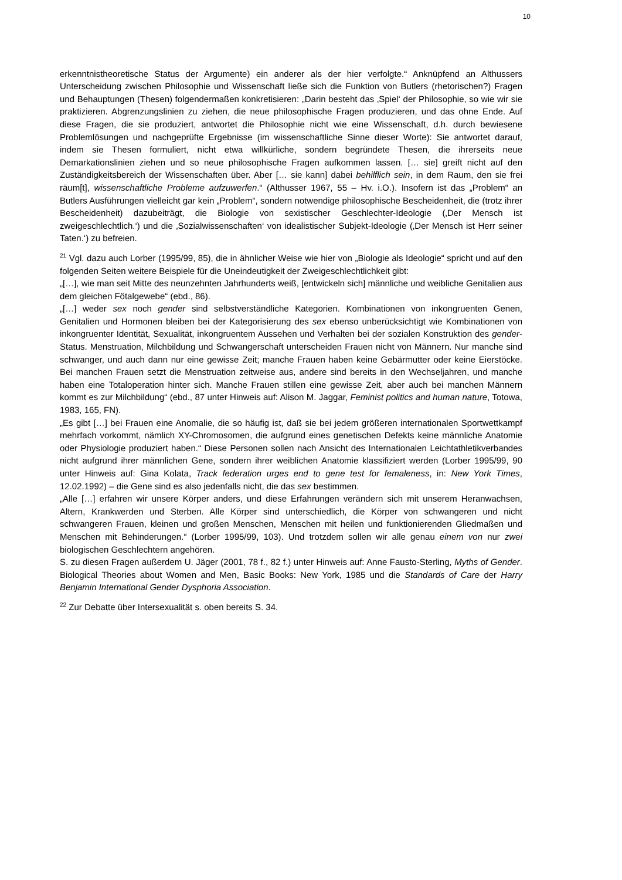10
erkenntnistheoretische Status der Argumente) ein anderer als der hier verfolgte.“ Anknüpfend an Althussers Unterscheidung zwischen Philosophie und Wissenschaft ließe sich die Funktion von Butlers (rhetorischen?) Fragen und Behauptungen (Thesen) folgendermaßen konkretisieren: „Darin besteht das ‚Spiel‘ der Philosophie, so wie wir sie praktizieren. Abgrenzungslinien zu ziehen, die neue philosophische Fragen produzieren, und das ohne Ende. Auf diese Fragen, die sie produziert, antwortet die Philosophie nicht wie eine Wissenschaft, d.h. durch bewiesene Problemlösungen und nachgeprüfte Ergebnisse (im wissenschaftliche Sinne dieser Worte): Sie antwortet darauf, indem sie Thesen formuliert, nicht etwa willkürliche, sondern begründete Thesen, die ihrerseits neue Demarkationslinien ziehen und so neue philosophische Fragen aufkommen lassen. [… sie] greift nicht auf den Zuständigkeitsbereich der Wissenschaften über. Aber [… sie kann] dabei behilflich sein, in dem Raum, den sie frei räum[t], wissenschaftliche Probleme aufzuwerfen.“ (Althusser 1967, 55 – Hv. i.O.). Insofern ist das „Problem“ an Butlers Ausführungen vielleicht gar kein „Problem“, sondern notwendige philosophische Bescheidenheit, die (trotz ihrer Bescheidenheit) dazubeiträgt, die Biologie von sexistischer Geschlechter-Ideologie (‚Der Mensch ist zweigeschlechtlich.‘) und die ‚Sozialwissenschaften‘ von idealistischer Subjekt-Ideologie (‚Der Mensch ist Herr seiner Taten.‘) zu befreien.
<sup>21</sup> Vgl. dazu auch Lorber (1995/99, 85), die in ähnlicher Weise wie hier von „Biologie als Ideologie“ spricht und auf den folgenden Seiten weitere Beispiele für die Uneindeutigkeit der Zweigeschlechtlichkeit gibt:
„[…], wie man seit Mitte des neunzehnten Jahrhunderts weiß, [entwickeln sich] männliche und weibliche Genitalien aus dem gleichen Fötalgewebe“ (ebd., 86).
„[…] weder sex noch gender sind selbstverständliche Kategorien. Kombinationen von inkongruenten Genen, Genitalien und Hormonen bleiben bei der Kategorisierung des sex ebenso unberücksichtigt wie Kombinationen von inkongruenter Identität, Sexualität, inkongruentem Aussehen und Verhalten bei der sozialen Konstruktion des gender-Status. Menstruation, Milchbildung und Schwangerschaft unterscheiden Frauen nicht von Männern. Nur manche sind schwanger, und auch dann nur eine gewisse Zeit; manche Frauen haben keine Gebärmutter oder keine Eierstöcke. Bei manchen Frauen setzt die Menstruation zeitweise aus, andere sind bereits in den Wechseljahren, und manche haben eine Totaloperation hinter sich. Manche Frauen stillen eine gewisse Zeit, aber auch bei manchen Männern kommt es zur Milchbildung“ (ebd., 87 unter Hinweis auf: Alison M. Jaggar, Feminist politics and human nature, Totowa, 1983, 165, FN).
„Es gibt […] bei Frauen eine Anomalie, die so häufig ist, daß sie bei jedem größeren internationalen Sportwettkampf mehrfach vorkommt, nämlich XY-Chromosomen, die aufgrund eines genetischen Defekts keine männliche Anatomie oder Physiologie produziert haben.“ Diese Personen sollen nach Ansicht des Internationalen Leichtathletikverbandes nicht aufgrund ihrer männlichen Gene, sondern ihrer weiblichen Anatomie klassifiziert werden (Lorber 1995/99, 90 unter Hinweis auf: Gina Kolata, Track federation urges end to gene test for femaleness, in: New York Times, 12.02.1992) – die Gene sind es also jedenfalls nicht, die das sex bestimmen.
„Alle […] erfahren wir unsere Körper anders, und diese Erfahrungen verändern sich mit unserem Heranwachsen, Altern, Krankwerden und Sterben. Alle Körper sind unterschiedlich, die Körper von schwangeren und nicht schwangeren Frauen, kleinen und großen Menschen, Menschen mit heilen und funktionierenden Gliedmaßen und Menschen mit Behinderungen.“ (Lorber 1995/99, 103). Und trotzdem sollen wir alle genau einem von nur zwei biologischen Geschlechtern angehören.
S. zu diesen Fragen außerdem U. Jäger (2001, 78 f., 82 f.) unter Hinweis auf: Anne Fausto-Sterling, Myths of Gender. Biological Theories about Women and Men, Basic Books: New York, 1985 und die Standards of Care der Harry Benjamin International Gender Dysphoria Association.
<sup>22</sup> Zur Debatte über Intersexualität s. oben bereits S. 34.